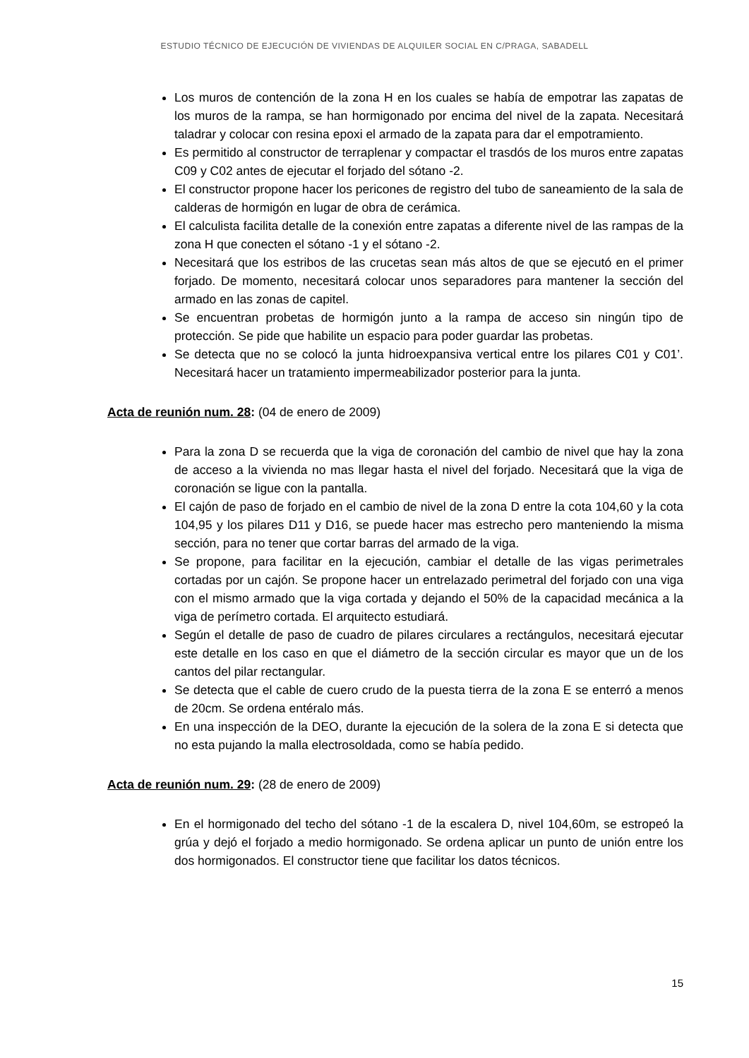ESTUDIO TÉCNICO DE EJECUCIÓN DE VIVIENDAS DE ALQUILER SOCIAL EN C/PRAGA, SABADELL
Los muros de contención de la zona H en los cuales se había de empotrar las zapatas de los muros de la rampa, se han hormigonado por encima del nivel de la zapata. Necesitará taladrar y colocar con resina epoxi el armado de la zapata para dar el empotramiento.
Es permitido al constructor de terraplenar y compactar el trasdós de los muros entre zapatas C09 y C02 antes de ejecutar el forjado del sótano -2.
El constructor propone hacer los pericones de registro del tubo de saneamiento de la sala de calderas de hormigón en lugar de obra de cerámica.
El calculista facilita detalle de la conexión entre zapatas a diferente nivel de las rampas de la zona H que conecten el sótano -1 y el sótano -2.
Necesitará que los estribos de las crucetas sean más altos de que se ejecutó en el primer forjado. De momento, necesitará colocar unos separadores para mantener la sección del armado en las zonas de capitel.
Se encuentran probetas de hormigón junto a la rampa de acceso sin ningún tipo de protección. Se pide que habilite un espacio para poder guardar las probetas.
Se detecta que no se colocó la junta hidroexpansiva vertical entre los pilares C01 y C01’. Necesitará hacer un tratamiento impermeabilizador posterior para la junta.
Acta de reunión num. 28: (04 de enero de 2009)
Para la zona D se recuerda que la viga de coronación del cambio de nivel que hay la zona de acceso a la vivienda no mas llegar hasta el nivel del forjado. Necesitará que la viga de coronación se ligue con la pantalla.
El cajón de paso de forjado en el cambio de nivel de la zona D entre la cota 104,60 y la cota 104,95 y los pilares D11 y D16, se puede hacer mas estrecho pero manteniendo la misma sección, para no tener que cortar barras del armado de la viga.
Se propone, para facilitar en la ejecución, cambiar el detalle de las vigas perimetrales cortadas por un cajón. Se propone hacer un entrelazado perimetral del forjado con una viga con el mismo armado que la viga cortada y dejando el 50% de la capacidad mecánica a la viga de perímetro cortada. El arquitecto estudiará.
Según el detalle de paso de cuadro de pilares circulares a rectángulos, necesitará ejecutar este detalle en los caso en que el diámetro de la sección circular es mayor que un de los cantos del pilar rectangular.
Se detecta que el cable de cuero crudo de la puesta tierra de la zona E se enterró a menos de 20cm. Se ordena entéralo más.
En una inspección de la DEO, durante la ejecución de la solera de la zona E si detecta que no esta pujando la malla electrosoldada, como se había pedido.
Acta de reunión num. 29: (28 de enero de 2009)
En el hormigonado del techo del sótano -1 de la escalera D, nivel 104,60m, se estropeó la grúa y dejó el forjado a medio hormigonado. Se ordena aplicar un punto de unión entre los dos hormigonados. El constructor tiene que facilitar los datos técnicos.
15